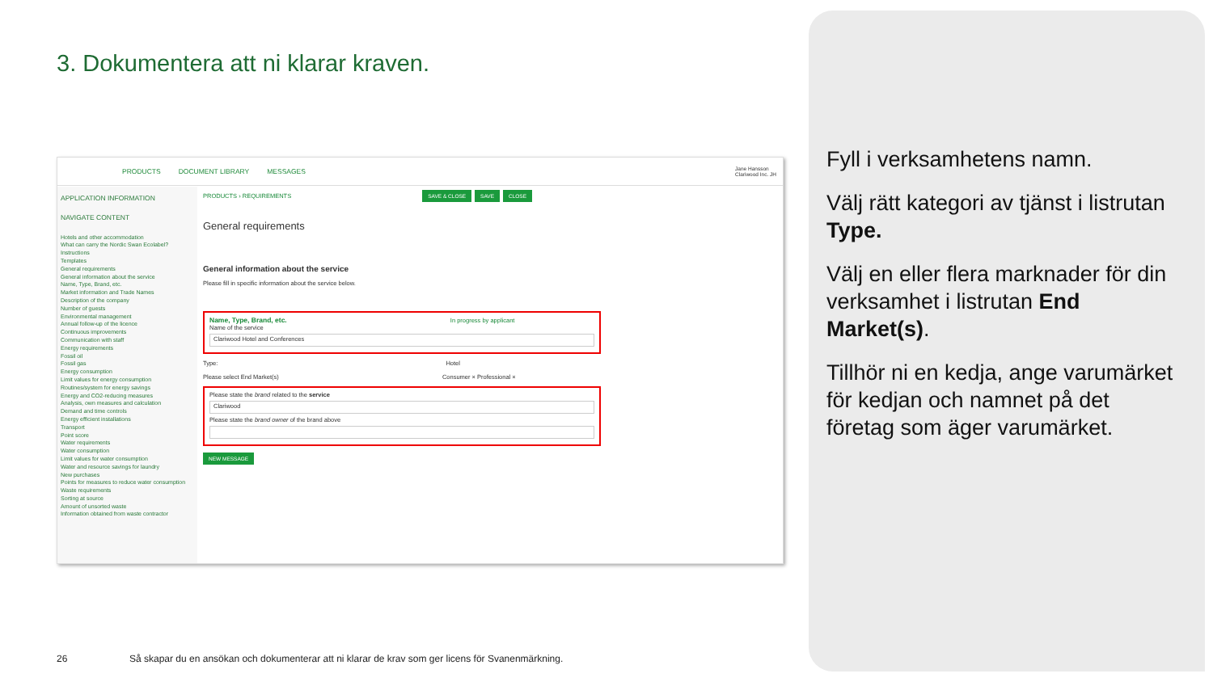3. Dokumentera att ni klarar kraven.
Fyll i verksamhetens namn.
Välj rätt kategori av tjänst i listrutan Type.
Välj en eller flera marknader för din verksamhet i listrutan End Market(s).
Tillhör ni en kedja, ange varumärket för kedjan och namnet på det företag som äger varumärket.
PRODUCTS DOCUMENT LIBRARY MESSAGES Jane Hansson
Clariwood Inc. JH
APPLICATION INFORMATION
NAVIGATE CONTENT
Hotels and other accommodation
What can carry the Nordic Swan Ecolabel?
Instructions
Templates
General requirements
General information about the service
Name, Type, Brand, etc.
Market information and Trade Names
Description of the company
Number of guests
Environmental management
Annual follow-up of the licence
Continuous improvements
Communication with staff
Energy requirements
Fossil oil
Fossil gas
Energy consumption
Limit values for energy consumption
Routines/system for energy savings
Energy and CO2-reducing measures
Analysis, own measures and calculation
Demand and time controls
Energy efficient installations
Transport
Point score
Water requirements
Water consumption
Limit values for water consumption
Water and resource savings for laundry
New purchases
Points for measures to reduce water consumption
Waste requirements
Sorting at source
Amount of unsorted waste
Information obtained from waste contractor
PRODUCTS › REQUIREMENTS SAVE & CLOSE SAVE CLOSE
General requirements
General information about the service
Please fill in specific information about the service below.
Name, Type, Brand, etc. In progress by applicant
Name of the service
Clariwood Hotel and Conferences
Type: Hotel
Please select End Market(s) Consumer × Professional ×
Please state the brand related to the service
Clariwood
Please state the brand owner of the brand above
NEW MESSAGE
26
Så skapar du en ansökan och dokumenterar att ni klarar de krav som ger licens för Svanenmärkning.